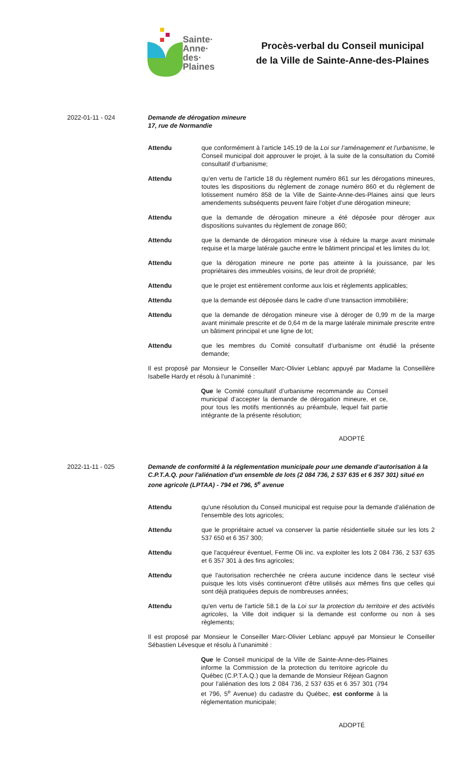Sainte·
Anne·
des·
Plaines
Procès-verbal du Conseil municipal
de la Ville de Sainte-Anne-des-Plaines
2022-01-11 - 024 Demande de dérogation mineure
17, rue de Normandie
Attendu que conformément à l’article 145.19 de la Loi sur l’aménagement et l’urbanisme, le Conseil municipal doit approuver le projet, à la suite de la consultation du Comité consultatif d’urbanisme;
Attendu qu’en vertu de l’article 18 du règlement numéro 861 sur les dérogations mineures, toutes les dispositions du règlement de zonage numéro 860 et du règlement de lotissement numéro 858 de la Ville de Sainte-Anne-des-Plaines ainsi que leurs amendements subséquents peuvent faire l’objet d’une dérogation mineure;
Attendu que la demande de dérogation mineure a été déposée pour déroger aux dispositions suivantes du règlement de zonage 860;
Attendu que la demande de dérogation mineure vise à réduire la marge avant minimale requise et la marge latérale gauche entre le bâtiment principal et les limites du lot;
Attendu que la dérogation mineure ne porte pas atteinte à la jouissance, par les propriétaires des immeubles voisins, de leur droit de propriété;
Attendu que le projet est entièrement conforme aux lois et règlements applicables;
Attendu que la demande est déposée dans le cadre d’une transaction immobilière;
Attendu que la demande de dérogation mineure vise à déroger de 0,99 m de la marge avant minimale prescrite et de 0,64 m de la marge latérale minimale prescrite entre un bâtiment principal et une ligne de lot;
Attendu que les membres du Comité consultatif d’urbanisme ont étudié la présente demande;
Il est proposé par Monsieur le Conseiller Marc-Olivier Leblanc appuyé par Madame la Conseillère Isabelle Hardy et résolu à l’unanimité :
Que le Comité consultatif d’urbanisme recommande au Conseil municipal d’accepter la demande de dérogation mineure, et ce, pour tous les motifs mentionnés au préambule, lequel fait partie intégrante de la présente résolution;
ADOPTÉ
2022-11-11 - 025 Demande de conformité à la réglementation municipale pour une demande d’autorisation à la C.P.T.A.Q. pour l'aliénation d'un ensemble de lots (2 084 736, 2 537 635 et 6 357 301) situé en zone agricole (LPTAA) - 794 et 796, 5<sup>e</sup> avenue
Attendu qu'une résolution du Conseil municipal est requise pour la demande d'aliénation de l'ensemble des lots agricoles;
Attendu que le propriétaire actuel va conserver la partie résidentielle située sur les lots 2 537 650 et 6 357 300;
Attendu que l'acquéreur éventuel, Ferme Oli inc. va exploiter les lots 2 084 736, 2 537 635 et 6 357 301 à des fins agricoles;
Attendu que l'autorisation recherchée ne créera aucune incidence dans le secteur visé puisque les lots visés continueront d'être utilisés aux mêmes fins que celles qui sont déjà pratiquées depuis de nombreuses années;
Attendu qu'en vertu de l'article 58.1 de la Loi sur la protection du territoire et des activités agricoles, la Ville doit indiquer si la demande est conforme ou non à ses règlements;
Il est proposé par Monsieur le Conseiller Marc-Olivier Leblanc appuyé par Monsieur le Conseiller Sébastien Lévesque et résolu à l’unanimité :
Que le Conseil municipal de la Ville de Sainte-Anne-des-Plaines informe la Commission de la protection du territoire agricole du Québec (C.P.T.A.Q.) que la demande de Monsieur Réjean Gagnon pour l’aliénation des lots 2 084 736, 2 537 635 et 6 357 301 (794 et 796, 5<sup>e</sup> Avenue) du cadastre du Québec, est conforme à la réglementation municipale;
ADOPTÉ